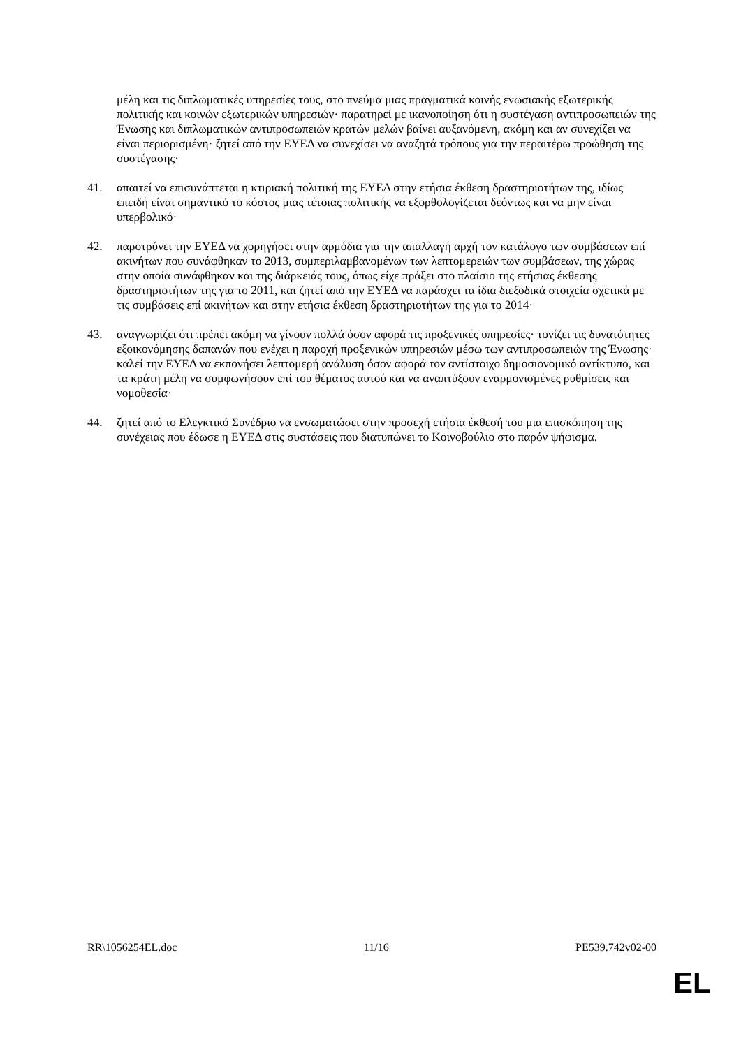μέλη και τις διπλωματικές υπηρεσίες τους, στο πνεύμα μιας πραγματικά κοινής ενωσιακής εξωτερικής πολιτικής και κοινών εξωτερικών υπηρεσιών· παρατηρεί με ικανοποίηση ότι η συστέγαση αντιπροσωπειών της Ένωσης και διπλωματικών αντιπροσωπειών κρατών μελών βαίνει αυξανόμενη, ακόμη και αν συνεχίζει να είναι περιορισμένη· ζητεί από την ΕΥΕΔ να συνεχίσει να αναζητά τρόπους για την περαιτέρω προώθηση της συστέγασης·
41. απαιτεί να επισυνάπτεται η κτιριακή πολιτική της ΕΥΕΔ στην ετήσια έκθεση δραστηριοτήτων της, ιδίως επειδή είναι σημαντικό το κόστος μιας τέτοιας πολιτικής να εξορθολογίζεται δεόντως και να μην είναι υπερβολικό·
42. παροτρύνει την ΕΥΕΔ να χορηγήσει στην αρμόδια για την απαλλαγή αρχή τον κατάλογο των συμβάσεων επί ακινήτων που συνάφθηκαν το 2013, συμπεριλαμβανομένων των λεπτομερειών των συμβάσεων, της χώρας στην οποία συνάφθηκαν και της διάρκειάς τους, όπως είχε πράξει στο πλαίσιο της ετήσιας έκθεσης δραστηριοτήτων της για το 2011, και ζητεί από την ΕΥΕΔ να παράσχει τα ίδια διεξοδικά στοιχεία σχετικά με τις συμβάσεις επί ακινήτων και στην ετήσια έκθεση δραστηριοτήτων της για το 2014·
43. αναγνωρίζει ότι πρέπει ακόμη να γίνουν πολλά όσον αφορά τις προξενικές υπηρεσίες· τονίζει τις δυνατότητες εξοικονόμησης δαπανών που ενέχει η παροχή προξενικών υπηρεσιών μέσω των αντιπροσωπειών της Ένωσης· καλεί την ΕΥΕΔ να εκπονήσει λεπτομερή ανάλυση όσον αφορά τον αντίστοιχο δημοσιονομικό αντίκτυπο, και τα κράτη μέλη να συμφωνήσουν επί του θέματος αυτού και να αναπτύξουν εναρμονισμένες ρυθμίσεις και νομοθεσία·
44. ζητεί από το Ελεγκτικό Συνέδριο να ενσωματώσει στην προσεχή ετήσια έκθεσή του μια επισκόπηση της συνέχειας που έδωσε η ΕΥΕΔ στις συστάσεις που διατυπώνει το Κοινοβούλιο στο παρόν ψήφισμα.
RR\1056254EL.doc 11/16 PE539.742v02-00
EL